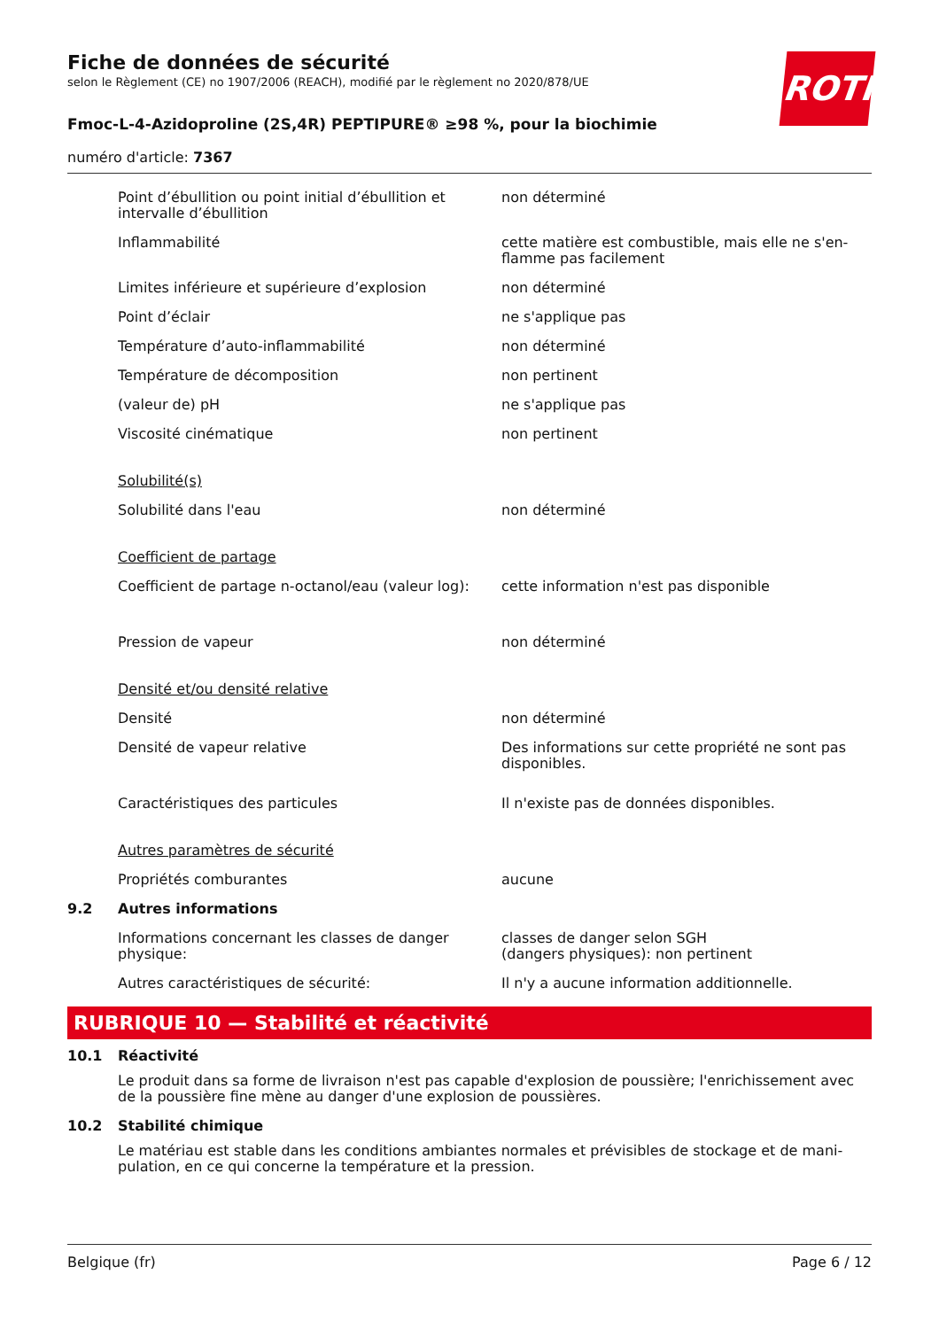ROTH
Fiche de données de sécurité
selon le Règlement (CE) no 1907/2006 (REACH), modifié par le règlement no 2020/878/UE
Fmoc-L-4-Azidoproline (2S,4R) PEPTIPURE® ≥98 %, pour la biochimie
numéro d'article: 7367
| | Point d’ébullition ou point initial d’ébullition et intervalle d’ébullition | non déterminé |
| | Inflammabilité | cette matière est combustible, mais elle ne s'en-flamme pas facilement |
| | Limites inférieure et supérieure d’explosion | non déterminé |
| | Point d’éclair | ne s'applique pas |
| | Température d’auto-inflammabilité | non déterminé |
| | Température de décomposition | non pertinent |
| | (valeur de) pH | ne s'applique pas |
| | Viscosité cinématique | non pertinent |
| | Solubilité(s) | |
| | Solubilité dans l'eau | non déterminé |
| | Coefficient de partage | |
| | Coefficient de partage n-octanol/eau (valeur log): | cette information n'est pas disponible |
| | Pression de vapeur | non déterminé |
| | Densité et/ou densité relative | |
| | Densité | non déterminé |
| | Densité de vapeur relative | Des informations sur cette propriété ne sont pas disponibles. |
| | Caractéristiques des particules | Il n'existe pas de données disponibles. |
| | Autres paramètres de sécurité | |
| | Propriétés comburantes | aucune |
| 9.2 | Autres informations | |
| | Informations concernant les classes de danger physique: | classes de danger selon SGH (dangers physiques): non pertinent |
| | Autres caractéristiques de sécurité: | Il n'y a aucune information additionnelle. |
RUBRIQUE 10 — Stabilité et réactivité
| 10.1 | Réactivité Le produit dans sa forme de livraison n'est pas capable d'explosion de poussière; l'enrichissement avec de la poussière fine mène au danger d'une explosion de poussières. |
| 10.2 | Stabilité chimique Le matériau est stable dans les conditions ambiantes normales et prévisibles de stockage et de mani-pulation, en ce qui concerne la température et la pression. |
Belgique (fr) Page 6 / 12